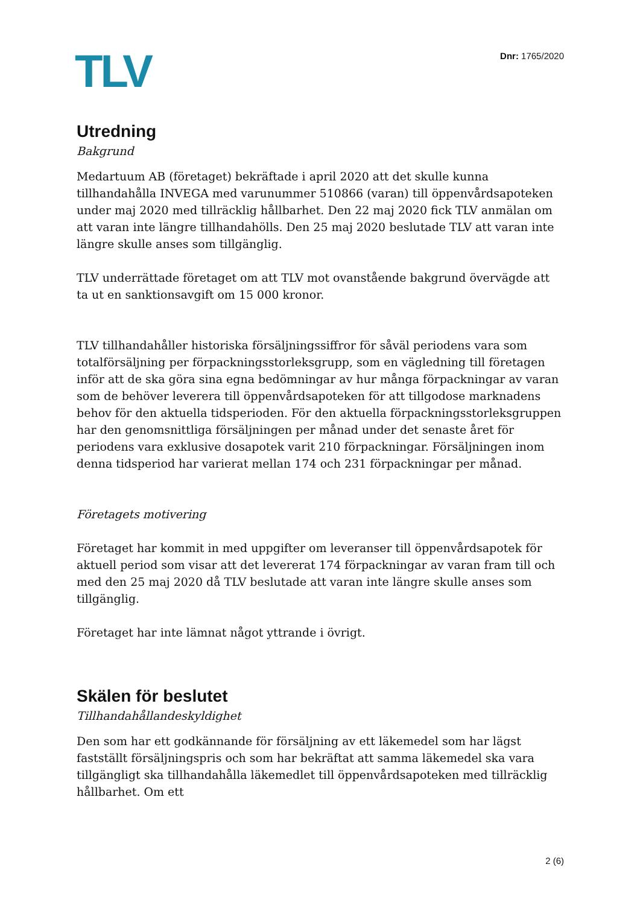TLV
Dnr: 1765/2020
Utredning
Bakgrund
Medartuum AB (företaget) bekräftade i april 2020 att det skulle kunna tillhandahålla INVEGA med varunummer 510866 (varan) till öppenvårdsapoteken under maj 2020 med tillräcklig hållbarhet. Den 22 maj 2020 fick TLV anmälan om att varan inte längre tillhandahölls. Den 25 maj 2020 beslutade TLV att varan inte längre skulle anses som tillgänglig.
TLV underrättade företaget om att TLV mot ovanstående bakgrund övervägde att ta ut en sanktionsavgift om 15 000 kronor.
TLV tillhandahåller historiska försäljningssiffror för såväl periodens vara som totalförsäljning per förpackningsstorleksgrupp, som en vägledning till företagen inför att de ska göra sina egna bedömningar av hur många förpackningar av varan som de behöver leverera till öppenvårdsapoteken för att tillgodose marknadens behov för den aktuella tidsperioden. För den aktuella förpackningsstorleksgruppen har den genomsnittliga försäljningen per månad under det senaste året för periodens vara exklusive dosapotek varit 210 förpackningar. Försäljningen inom denna tidsperiod har varierat mellan 174 och 231 förpackningar per månad.
Företagets motivering
Företaget har kommit in med uppgifter om leveranser till öppenvårdsapotek för aktuell period som visar att det levererat 174 förpackningar av varan fram till och med den 25 maj 2020 då TLV beslutade att varan inte längre skulle anses som tillgänglig.
Företaget har inte lämnat något yttrande i övrigt.
Skälen för beslutet
Tillhandahållandeskyldighet
Den som har ett godkännande för försäljning av ett läkemedel som har lägst fastställt försäljningspris och som har bekräftat att samma läkemedel ska vara tillgängligt ska tillhandahålla läkemedlet till öppenvårdsapoteken med tillräcklig hållbarhet. Om ett
2 (6)